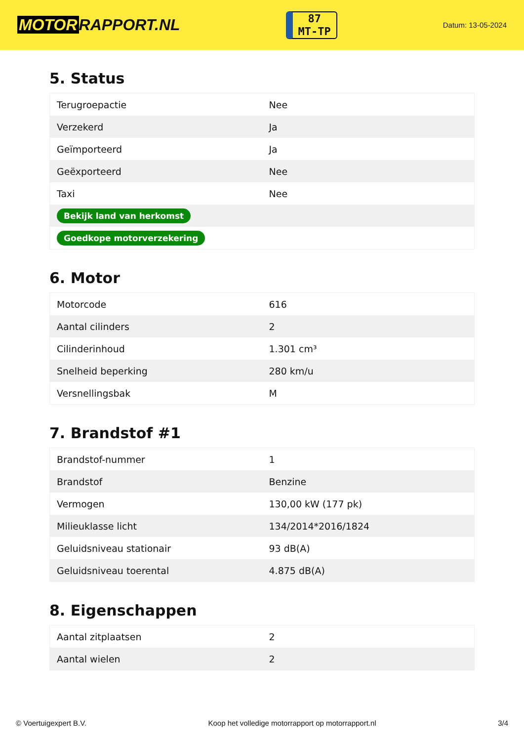MOTOR RAPPORT.NL
87
MT-TP
Datum: 13-05-2024
5. Status
| Terugroepactie | Nee |
| Verzekerd | Ja |
| Geïmporteerd | Ja |
| Geëxporteerd | Nee |
| Taxi | Nee |
| Bekijk land van herkomst | |
| Goedkope motorverzekering | |
6. Motor
| Motorcode | 616 |
| Aantal cilinders | 2 |
| Cilinderinhoud | 1.301 cm³ |
| Snelheid beperking | 280 km/u |
| Versnellingsbak | M |
7. Brandstof #1
| Brandstof-nummer | 1 |
| Brandstof | Benzine |
| Vermogen | 130,00 kW (177 pk) |
| Milieuklasse licht | 134/2014*2016/1824 |
| Geluidsniveau stationair | 93 dB(A) |
| Geluidsniveau toerental | 4.875 dB(A) |
8. Eigenschappen
| Aantal zitplaatsen | 2 |
| Aantal wielen | 2 |
© Voertuigexpert B.V. Koop het volledige motorrapport op motorrapport.nl 3/4